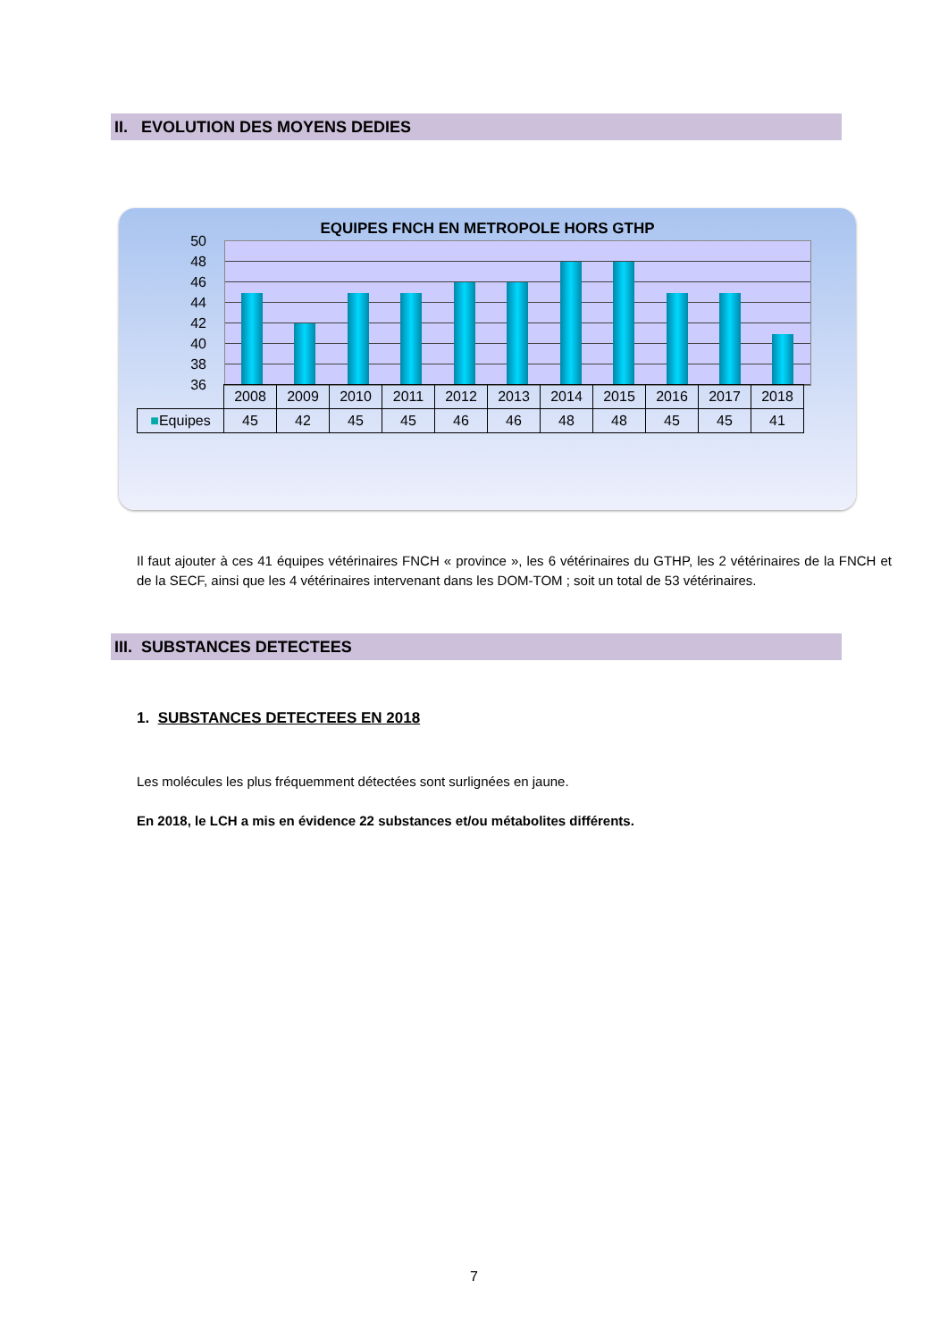II. EVOLUTION DES MOYENS DEDIES
EQUIPES FNCH EN METROPOLE HORS GTHP
50
48
46
44
42
40
38
36
| | 2008 | 2009 | 2010 | 2011 | 2012 | 2013 | 2014 | 2015 | 2016 | 2017 | 2018 |
| --- | --- | --- | --- | --- | --- | --- | --- | --- | --- | --- | --- |
| ■ Equipes | 45 | 42 | 45 | 45 | 46 | 46 | 48 | 48 | 45 | 45 | 41 |
Il faut ajouter à ces 41 équipes vétérinaires FNCH « province », les 6 vétérinaires du GTHP, les 2 vétérinaires de la FNCH et de la SECF, ainsi que les 4 vétérinaires intervenant dans les DOM-TOM ; soit un total de 53 vétérinaires.
III. SUBSTANCES DETECTEES
1. SUBSTANCES DETECTEES EN 2018
Les molécules les plus fréquemment détectées sont surlignées en jaune.
En 2018, le LCH a mis en évidence 22 substances et/ou métabolites différents.
7